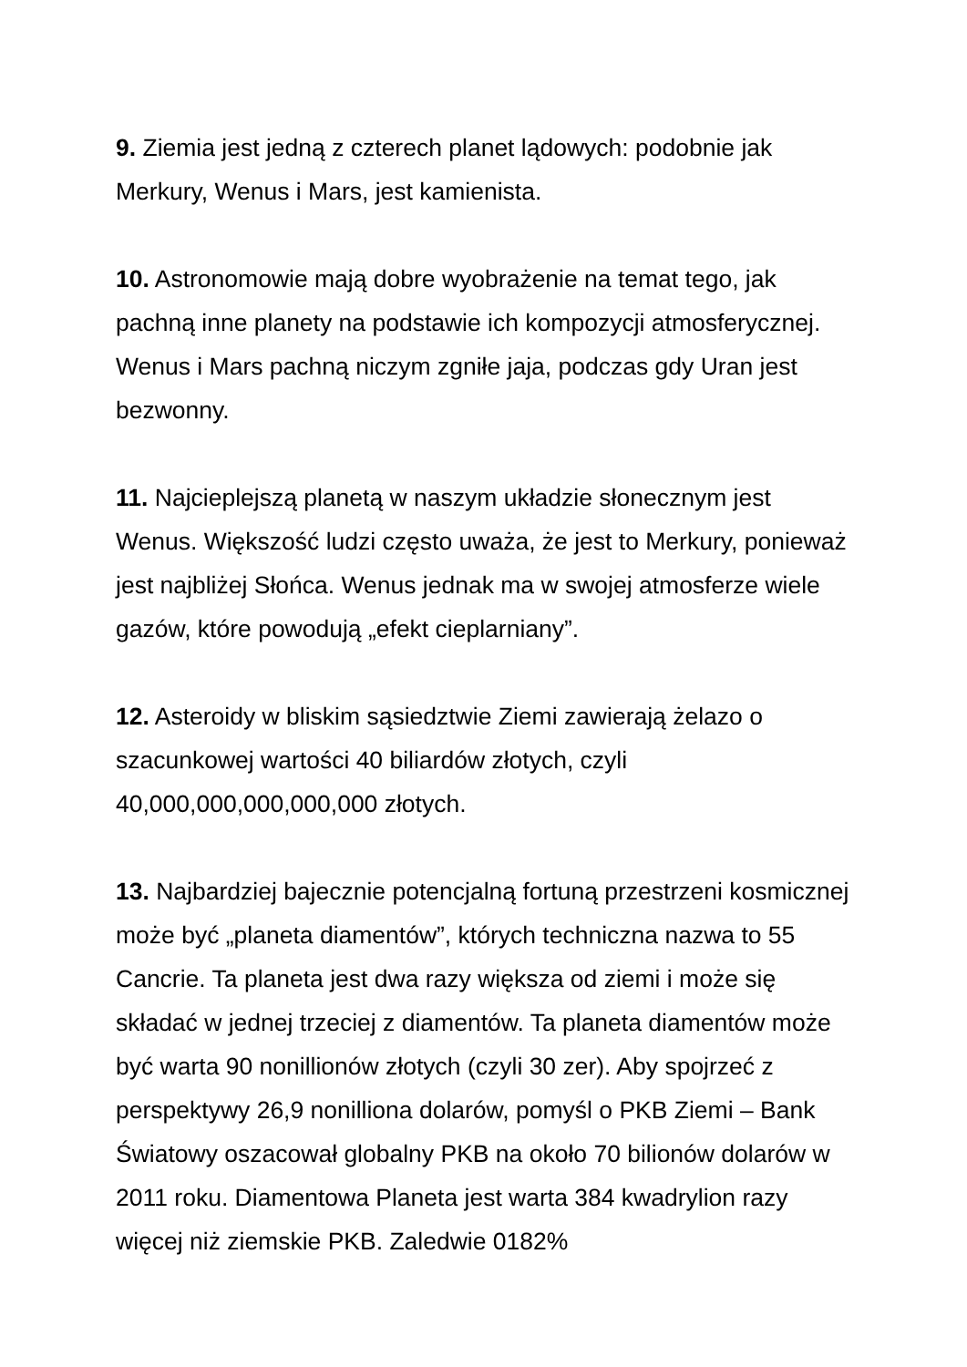9. Ziemia jest jedną z czterech planet lądowych: podobnie jak Merkury, Wenus i Mars, jest kamienista.
10. Astronomowie mają dobre wyobrażenie na temat tego, jak pachną inne planety na podstawie ich kompozycji atmosferycznej. Wenus i Mars pachną niczym zgniłe jaja, podczas gdy Uran jest bezwonny.
11. Najcieplejszą planetą w naszym układzie słonecznym jest Wenus. Większość ludzi często uważa, że jest to Merkury, ponieważ jest najbliżej Słońca. Wenus jednak ma w swojej atmosferze wiele gazów, które powodują „efekt cieplarniany”.
12. Asteroidy w bliskim sąsiedztwie Ziemi zawierają żelazo o szacunkowej wartości 40 biliardów złotych, czyli 40,000,000,000,000,000 złotych.
13. Najbardziej bajecznie potencjalną fortuną przestrzeni kosmicznej może być „planeta diamentów”, których techniczna nazwa to 55 Cancrie. Ta planeta jest dwa razy większa od ziemi i może się składać w jednej trzeciej z diamentów. Ta planeta diamentów może być warta 90 nonillionów złotych (czyli 30 zer). Aby spojrzeć z perspektywy 26,9 nonilliona dolarów, pomyśl o PKB Ziemi – Bank Światowy oszacował globalny PKB na około 70 bilionów dolarów w 2011 roku. Diamentowa Planeta jest warta 384 kwadrylion razy więcej niż ziemskie PKB. Zaledwie 0182%